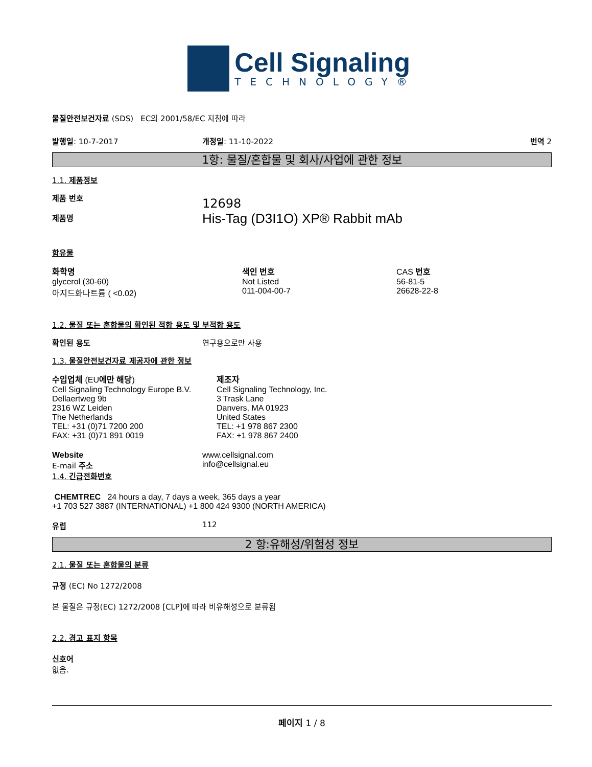Cell Signaling
TECHNOLOGY®
물질안전보건자료 (SDS) EC의 2001/58/EC 지침에 따라
발행일: 10-7-2017 개정일: 11-10-2022 번역 2
1항: 물질/혼합물 및 회사/사업에 관한 정보
1.1. 제품정보
제품 번호
제품명
12698
His-Tag (D3I1O) XP® Rabbit mAb
함유물
| 화학명 | 색인 번호 | CAS 번호 |
| glycerol (30-60) | Not Listed | 56-81-5 |
| 아지드화나트륨 ( <0.02) | 011-004-00-7 | 26628-22-8 |
1.2. 물질 또는 혼합물의 확인된 적합 용도 및 부적합 용도
확인된 용도 연구용으로만 사용
1.3. 물질안전보건자료 제공자에 관한 정보
| 수입업체 (EU 에만 해당 ) Cell Signaling Technology Europe B.V. Dellaertweg 9b 2316 WZ Leiden The Netherlands TEL: +31 (0)71 7200 200 FAX: +31 (0)71 891 0019 | 제조자 Cell Signaling Technology, Inc. 3 Trask Lane Danvers, MA 01923 United States TEL: +1 978 867 2300 FAX: +1 978 867 2400 |
Website
E-mail 주소
1.4. 긴급전화번호
www.cellsignal.com
info@cellsignal.eu
CHEMTREC 24 hours a day, 7 days a week, 365 days a year
+1 703 527 3887 (INTERNATIONAL) +1 800 424 9300 (NORTH AMERICA)
유럽 112
2 항:유해성/위험성 정보
2.1. 물질 또는 혼합물의 분류
규정 (EC) No 1272/2008
본 물질은 규정(EC) 1272/2008 [CLP]에 따라 비유해성으로 분류됨
2.2. 경고 표지 항목
신호어
없음.
페이지 1 / 8